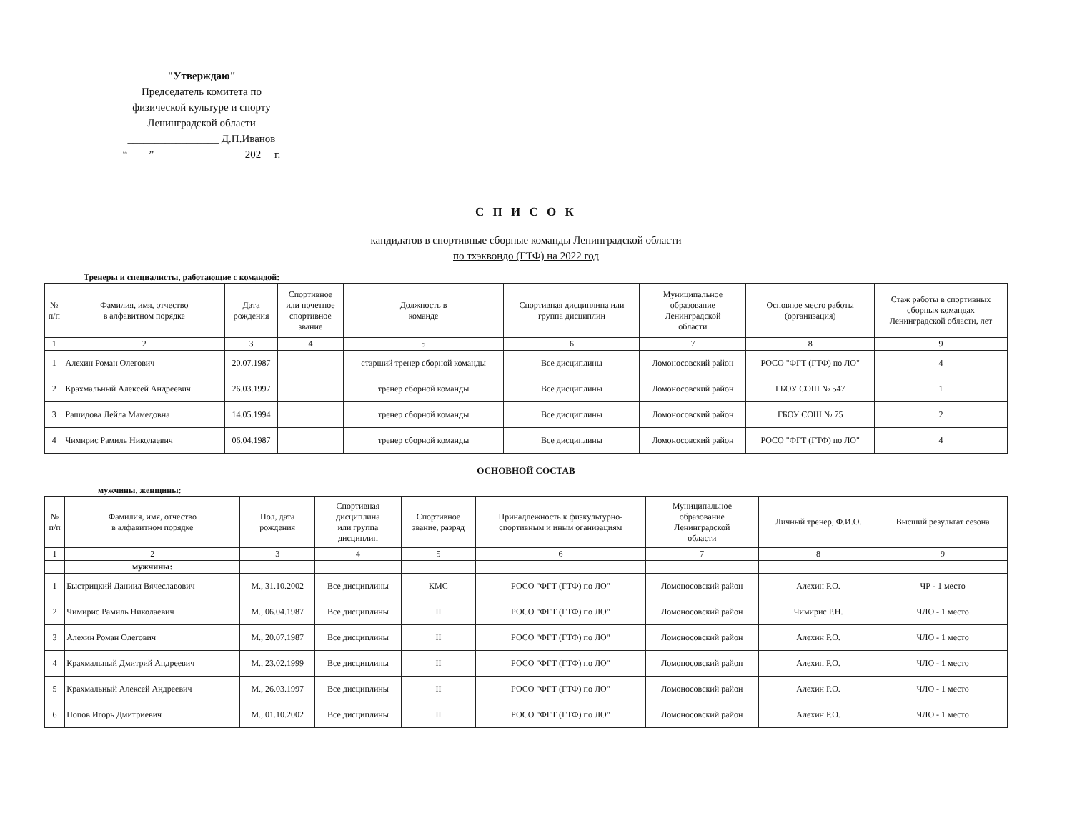"Утверждаю"
Председатель комитета по
физической культуре и спорту
Ленинградской области
_________________ Д.П.Иванов
“____” ________________ 202__ г.
С П И С О К
кандидатов в спортивные сборные команды Ленинградской области
по тхэквондо (ГТФ) на 2022 год
Тренеры и специалисты, работающие с командой:
| № п/п | Фамилия, имя, отчество в алфавитном порядке | Дата рождения | Спортивное или почетное спортивное звание | Должность в команде | Спортивная дисциплина или группа дисциплин | Муниципальное образование Ленинградской области | Основное место работы (организация) | Стаж работы в спортивных сборных командах Ленинградской области, лет |
| --- | --- | --- | --- | --- | --- | --- | --- | --- |
| 1 | 2 | 3 | 4 | 5 | 6 | 7 | 8 | 9 |
| 1 | Алехин Роман Олегович | 20.07.1987 | | старший тренер сборной команды | Все дисциплины | Ломоносовский район | РОСО "ФГТ (ГТФ) по ЛО" | 4 |
| 2 | Крахмальный Алексей Андреевич | 26.03.1997 | | тренер сборной команды | Все дисциплины | Ломоносовский район | ГБОУ СОШ № 547 | 1 |
| 3 | Рашидова Лейла Мамедовна | 14.05.1994 | | тренер сборной команды | Все дисциплины | Ломоносовский район | ГБОУ СОШ № 75 | 2 |
| 4 | Чимирис Рамиль Николаевич | 06.04.1987 | | тренер сборной команды | Все дисциплины | Ломоносовский район | РОСО "ФГТ (ГТФ) по ЛО" | 4 |
ОСНОВНОЙ СОСТАВ
мужчины, женщины:
| № п/п | Фамилия, имя, отчество в алфавитном порядке | Пол, дата рождения | Спортивная дисциплина или группа дисциплин | Спортивное звание, разряд | Принадлежность к физкультурно- спортивным и иным оганизациям | Муниципальное образование Ленинградской области | Личный тренер, Ф.И.О. | Высший результат сезона |
| --- | --- | --- | --- | --- | --- | --- | --- | --- |
| 1 | 2 | 3 | 4 | 5 | 6 | 7 | 8 | 9 |
| | мужчины: | | | | | | | |
| 1 | Быстрицкий Даниил Вячеславович | М., 31.10.2002 | Все дисциплины | КМС | РОСО "ФГТ (ГТФ) по ЛО" | Ломоносовский район | Алехин Р.О. | ЧР - 1 место |
| 2 | Чимирис Рамиль Николаевич | М., 06.04.1987 | Все дисциплины | II | РОСО "ФГТ (ГТФ) по ЛО" | Ломоносовский район | Чимирис Р.Н. | ЧЛО - 1 место |
| 3 | Алехин Роман Олегович | М., 20.07.1987 | Все дисциплины | II | РОСО "ФГТ (ГТФ) по ЛО" | Ломоносовский район | Алехин Р.О. | ЧЛО - 1 место |
| 4 | Крахмальный Дмитрий Андреевич | М., 23.02.1999 | Все дисциплины | II | РОСО "ФГТ (ГТФ) по ЛО" | Ломоносовский район | Алехин Р.О. | ЧЛО - 1 место |
| 5 | Крахмальный Алексей Андреевич | М., 26.03.1997 | Все дисциплины | II | РОСО "ФГТ (ГТФ) по ЛО" | Ломоносовский район | Алехин Р.О. | ЧЛО - 1 место |
| 6 | Попов Игорь Дмитриевич | М., 01.10.2002 | Все дисциплины | II | РОСО "ФГТ (ГТФ) по ЛО" | Ломоносовский район | Алехин Р.О. | ЧЛО - 1 место |